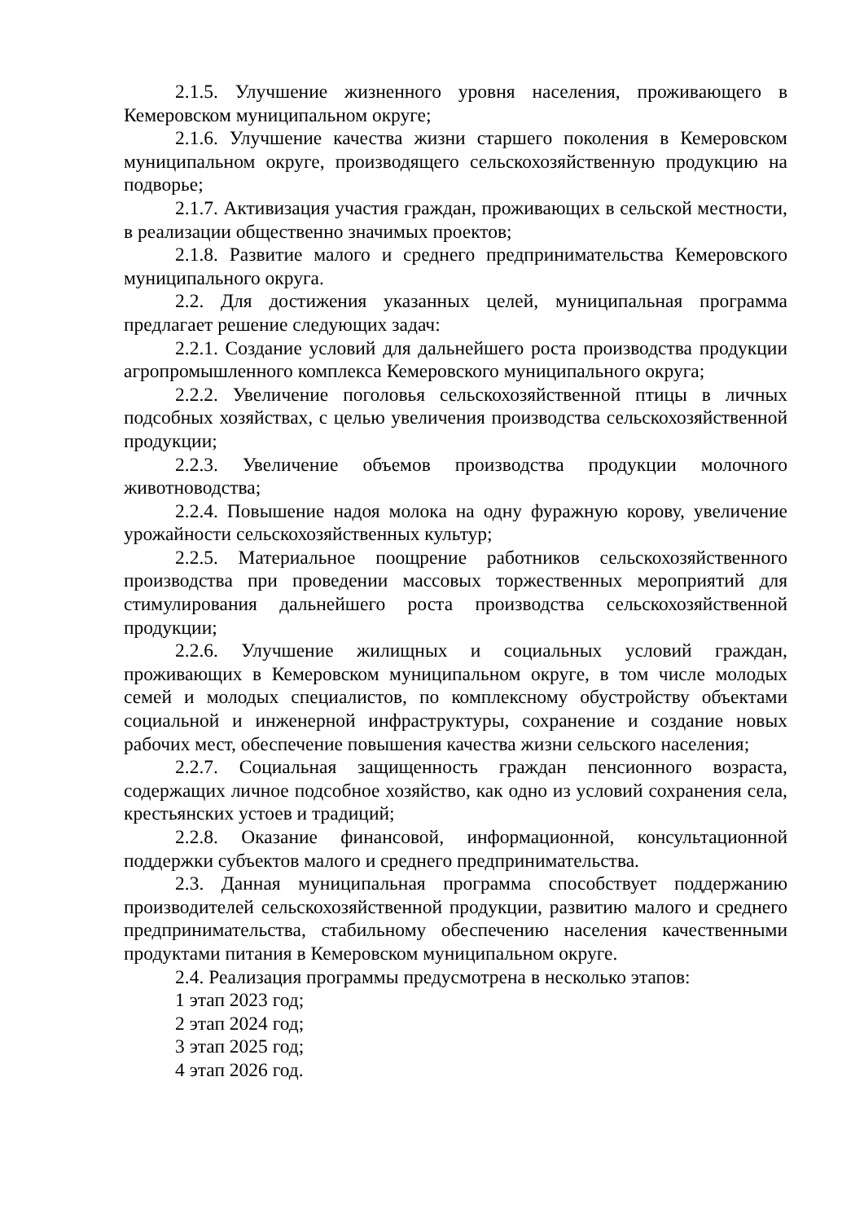2.1.5. Улучшение жизненного уровня населения, проживающего в Кемеровском муниципальном округе;
2.1.6. Улучшение качества жизни старшего поколения в Кемеровском муниципальном округе, производящего сельскохозяйственную продукцию на подворье;
2.1.7. Активизация участия граждан, проживающих в сельской местности, в реализации общественно значимых проектов;
2.1.8. Развитие малого и среднего предпринимательства Кемеровского муниципального округа.
2.2. Для достижения указанных целей, муниципальная программа предлагает решение следующих задач:
2.2.1. Создание условий для дальнейшего роста производства продукции агропромышленного комплекса Кемеровского муниципального округа;
2.2.2. Увеличение поголовья сельскохозяйственной птицы в личных подсобных хозяйствах, с целью увеличения производства сельскохозяйственной продукции;
2.2.3. Увеличение объемов производства продукции молочного животноводства;
2.2.4. Повышение надоя молока на одну фуражную корову, увеличение урожайности сельскохозяйственных культур;
2.2.5. Материальное поощрение работников сельскохозяйственного производства при проведении массовых торжественных мероприятий для стимулирования дальнейшего роста производства сельскохозяйственной продукции;
2.2.6. Улучшение жилищных и социальных условий граждан, проживающих в Кемеровском муниципальном округе, в том числе молодых семей и молодых специалистов, по комплексному обустройству объектами социальной и инженерной инфраструктуры, сохранение и создание новых рабочих мест, обеспечение повышения качества жизни сельского населения;
2.2.7. Социальная защищенность граждан пенсионного возраста, содержащих личное подсобное хозяйство, как одно из условий сохранения села, крестьянских устоев и традиций;
2.2.8. Оказание финансовой, информационной, консультационной поддержки субъектов малого и среднего предпринимательства.
2.3. Данная муниципальная программа способствует поддержанию производителей сельскохозяйственной продукции, развитию малого и среднего предпринимательства, стабильному обеспечению населения качественными продуктами питания в Кемеровском муниципальном округе.
2.4. Реализация программы предусмотрена в несколько этапов:
1 этап 2023 год;
2 этап 2024 год;
3 этап 2025 год;
4 этап 2026 год.